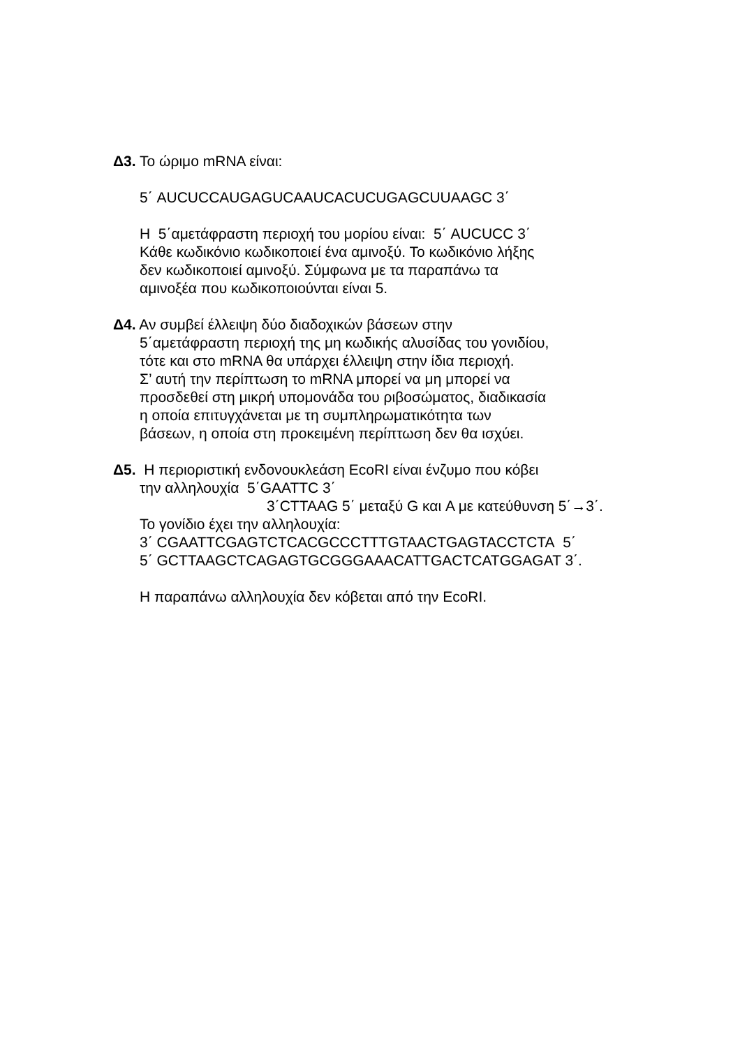Δ3. Το ώριμο mRNA είναι:
5΄ AUCUCCAUGAGUCAAUCACUCUGAGCUUAAGC 3΄
Η 5΄αμετάφραστη περιοχή του μορίου είναι: 5΄ AUCUCC 3΄
Κάθε κωδικόνιο κωδικοποιεί ένα αμινοξύ. Το κωδικόνιο λήξης
δεν κωδικοποιεί αμινοξύ. Σύμφωνα με τα παραπάνω τα
αμινοξέα που κωδικοποιούνται είναι 5.
Δ4. Αν συμβεί έλλειψη δύο διαδοχικών βάσεων στην
5΄αμετάφραστη περιοχή της μη κωδικής αλυσίδας του γονιδίου,
τότε και στο mRNA θα υπάρχει έλλειψη στην ίδια περιοχή.
Σ’ αυτή την περίπτωση το mRNA μπορεί να μη μπορεί να
προσδεθεί στη μικρή υπομονάδα του ριβοσώματος, διαδικασία
η οποία επιτυγχάνεται με τη συμπληρωματικότητα των
βάσεων, η οποία στη προκειμένη περίπτωση δεν θα ισχύει.
Δ5. Η περιοριστική ενδονουκλεάση EcoRI είναι ένζυμο που κόβει
την αλληλουχία 5΄GAATTC 3΄
3΄CTTAAG 5΄ μεταξύ G και A με κατεύθυνση 5΄→3΄.
Το γονίδιο έχει την αλληλουχία:
3΄ CGAATTCGAGTCTCACGCCCTTTGTAACTGAGTACCTCTA 5΄
5΄ GCTTAAGCTCAGAGTGCGGGAAACATTGACTCATGGAGAT 3΄.
Η παραπάνω αλληλουχία δεν κόβεται από την EcoRI.